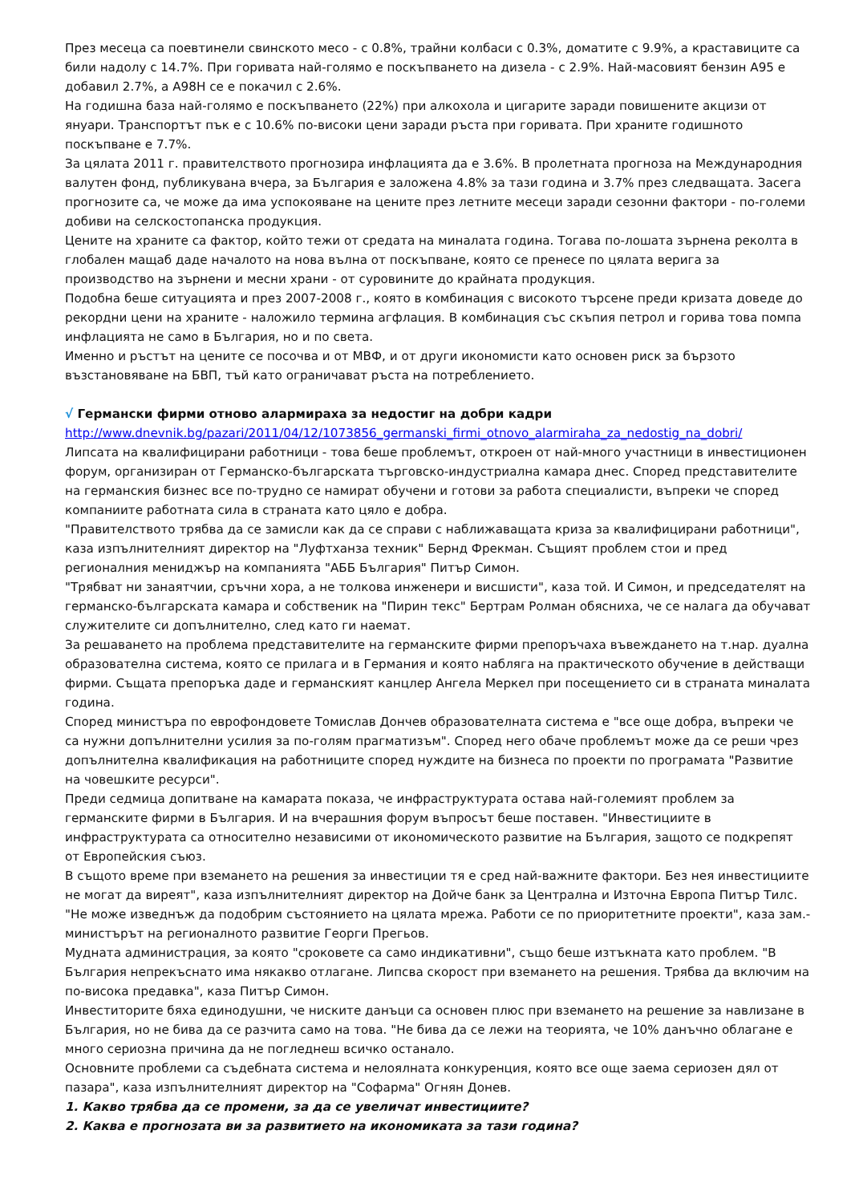През месеца са поевтинели свинското месо - с 0.8%, трайни колбаси с 0.3%, доматите с 9.9%, а краставиците са били надолу с 14.7%. При горивата най-голямо е поскъпването на дизела - с 2.9%. Най-масовият бензин А95 е добавил 2.7%, а А98Н се е покачил с 2.6%.
На годишна база най-голямо е поскъпването (22%) при алкохола и цигарите заради повишените акцизи от януари. Транспортът пък е с 10.6% по-високи цени заради ръста при горивата. При храните годишното поскъпване е 7.7%.
За цялата 2011 г. правителството прогнозира инфлацията да е 3.6%. В пролетната прогноза на Международния валутен фонд, публикувана вчера, за България е заложена 4.8% за тази година и 3.7% през следващата. Засега прогнозите са, че може да има успокояване на цените през летните месеци заради сезонни фактори - по-големи добиви на селскостопанска продукция.
Цените на храните са фактор, който тежи от средата на миналата година. Тогава по-лошата зърнена реколта в глобален мащаб даде началото на нова вълна от поскъпване, която се пренесе по цялата верига за производство на зърнени и месни храни - от суровините до крайната продукция.
Подобна беше ситуацията и през 2007-2008 г., която в комбинация с високото търсене преди кризата доведе до рекордни цени на храните - наложило термина агфлация. В комбинация със скъпия петрол и горива това помпа инфлацията не само в България, но и по света.
Именно и ръстът на цените се посочва и от МВФ, и от други икономисти като основен риск за бързото възстановяване на БВП, тъй като ограничават ръста на потреблението.
√ Германски фирми отново алармираха за недостиг на добри кадри
http://www.dnevnik.bg/pazari/2011/04/12/1073856_germanski_firmi_otnovo_alarmiraha_za_nedostig_na_dobri/
Липсата на квалифицирани работници - това беше проблемът, откроен от най-много участници в инвестиционен форум, организиран от Германско-българската търговско-индустриална камара днес. Според представителите на германския бизнес все по-трудно се намират обучени и готови за работа специалисти, въпреки че според компаниите работната сила в страната като цяло е добра.
"Правителството трябва да се замисли как да се справи с наближаващата криза за квалифицирани работници", каза изпълнителният директор на "Луфтханза техник" Бернд Фрекман. Същият проблем стои и пред регионалния мениджър на компанията "АББ България" Питър Симон.
"Трябват ни занаятчии, сръчни хора, а не толкова инженери и висшисти", каза той. И Симон, и председателят на германско-българската камара и собственик на "Пирин текс" Бертрам Ролман обясниха, че се налага да обучават служителите си допълнително, след като ги наемат.
За решаването на проблема представителите на германските фирми препоръчаха въвеждането на т.нар. дуална образователна система, която се прилага и в Германия и която набляга на практическото обучение в действащи фирми. Същата препоръка даде и германският канцлер Ангела Меркел при посещението си в страната миналата година.
Според министъра по еврофондовете Томислав Дончев образователната система е "все още добра, въпреки че са нужни допълнителни усилия за по-голям прагматизъм". Според него обаче проблемът може да се реши чрез допълнителна квалификация на работниците според нуждите на бизнеса по проекти по програмата "Развитие на човешките ресурси".
Преди седмица допитване на камарата показа, че инфраструктурата остава най-големият проблем за германските фирми в България. И на вчерашния форум въпросът беше поставен. "Инвестициите в инфраструктурата са относително независими от икономическото развитие на България, защото се подкрепят от Европейския съюз.
В същото време при вземането на решения за инвестиции тя е сред най-важните фактори. Без нея инвестициите не могат да виреят", каза изпълнителният директор на Дойче банк за Централна и Източна Европа Питър Тилс. "Не може изведнъж да подобрим състоянието на цялата мрежа. Работи се по приоритетните проекти", каза зам.-министърът на регионалното развитие Георги Прегьов.
Мудната администрация, за която "сроковете са само индикативни", също беше изтъкната като проблем. "В България непрекъснато има някакво отлагане. Липсва скорост при вземането на решения. Трябва да включим на по-висока предавка", каза Питър Симон.
Инвеститорите бяха единодушни, че ниските данъци са основен плюс при вземането на решение за навлизане в България, но не бива да се разчита само на това. "Не бива да се лежи на теорията, че 10% данъчно облагане е много сериозна причина да не погледнеш всичко останало.
Основните проблеми са съдебната система и нелоялната конкуренция, която все още заема сериозен дял от пазара", каза изпълнителният директор на "Софарма" Огнян Донев.
1. Какво трябва да се промени, за да се увеличат инвестициите?
2. Каква е прогнозата ви за развитието на икономиката за тази година?